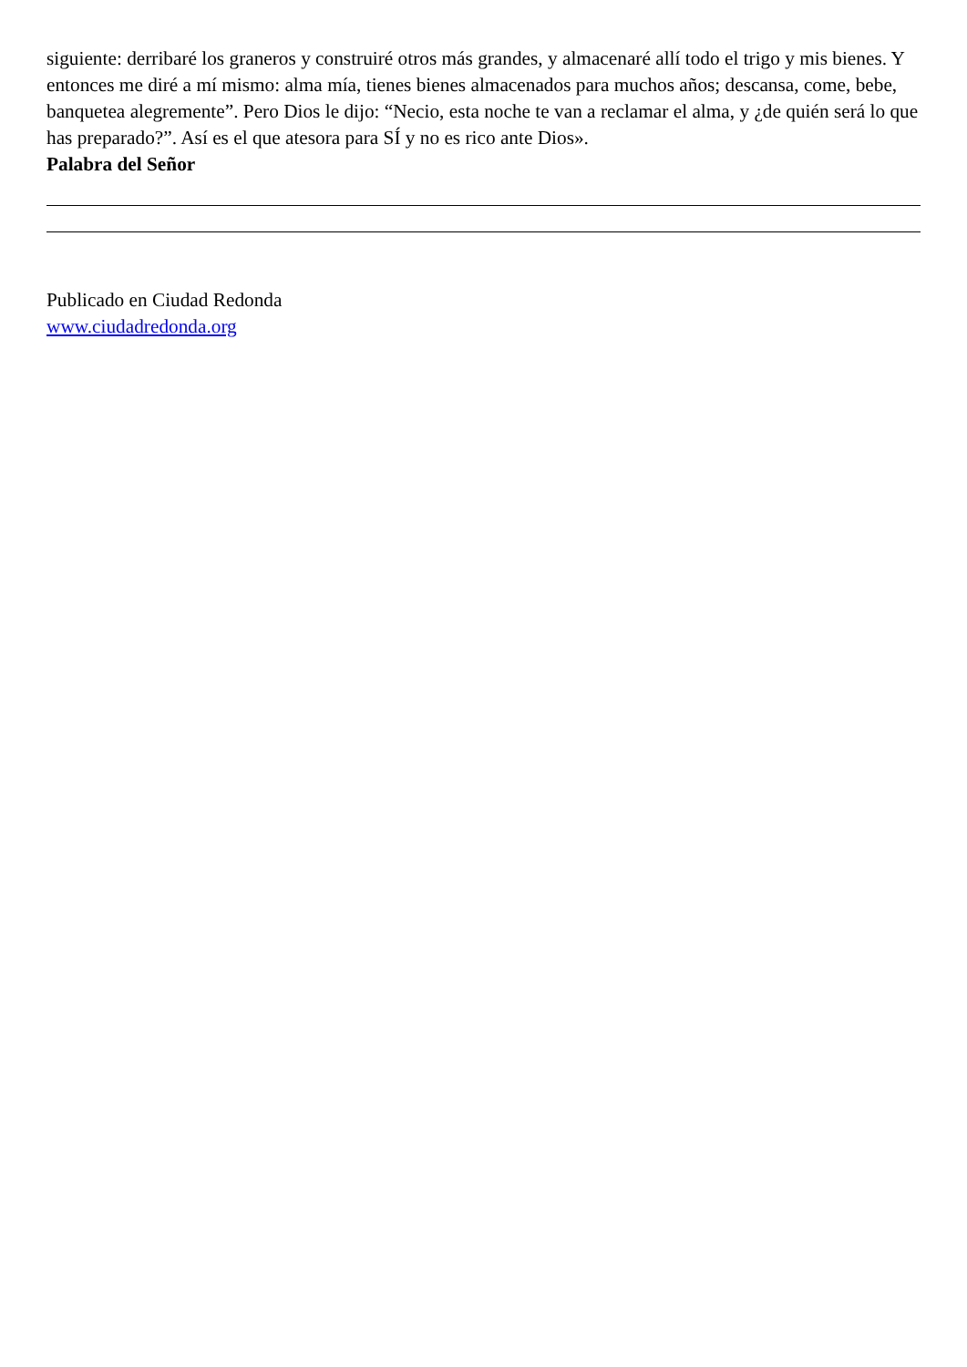siguiente: derribaré los graneros y construiré otros más grandes, y almacenaré allí todo el trigo y mis bienes. Y entonces me diré a mí mismo: alma mía, tienes bienes almacenados para muchos años; descansa, come, bebe, banquetea alegremente”. Pero Dios le dijo: “Necio, esta noche te van a reclamar el alma, y ¿de quién será lo que has preparado?”. Así es el que atesora para SÍ y no es rico ante Dios».
Palabra del Señor
Publicado en Ciudad Redonda
www.ciudadredonda.org